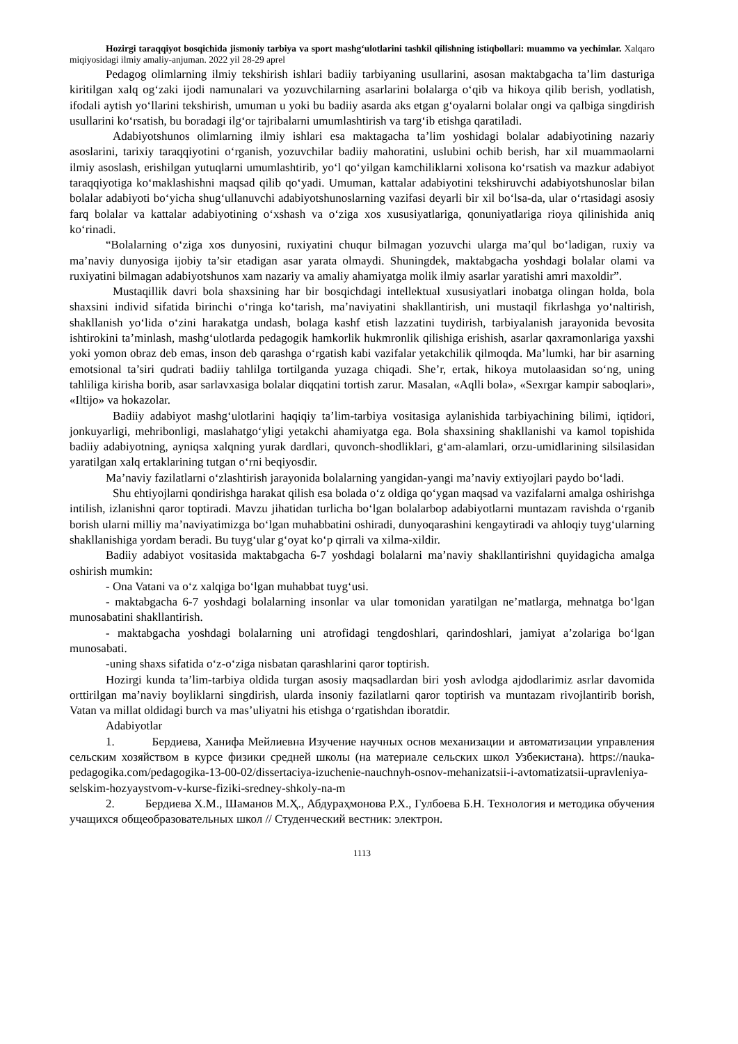Hozirgi taraqqiyot bosqichida jismoniy tarbiya va sport mashg‘ulotlarini tashkil qilishning istiqbollari: muammo va yechimlar. Xalqaro miqiyosidagi ilmiy amaliy-anjuman. 2022 yil 28-29 aprel
Pedagog olimlarning ilmiy tekshirish ishlari badiiy tarbiyaning usullarini, asosan maktabgacha ta’lim dasturiga kiritilgan xalq og‘zaki ijodi namunalari va yozuvchilarning asarlarini bolalarga o‘qib va hikoya qilib berish, yodlatish, ifodali aytish yo‘llarini tekshirish, umuman u yoki bu badiiy asarda aks etgan g‘oyalarni bolalar ongi va qalbiga singdirish usullarini ko‘rsatish, bu boradagi ilg‘or tajribalarni umumlashtirish va targ‘ib etishga qaratiladi.
Adabiyotshunos olimlarning ilmiy ishlari esa maktagacha ta’lim yoshidagi bolalar adabiyotining nazariy asoslarini, tarixiy taraqqiyotini o‘rganish, yozuvchilar badiiy mahoratini, uslubini ochib berish, har xil muammaolarni ilmiy asoslash, erishilgan yutuqlarni umumlashtirib, yo‘l qo‘yilgan kamchiliklarni xolisona ko‘rsatish va mazkur adabiyot taraqqiyotiga ko‘maklashishni maqsad qilib qo‘yadi. Umuman, kattalar adabiyotini tekshiruvchi adabiyotshunoslar bilan bolalar adabiyoti bo‘yicha shug‘ullanuvchi adabiyotshunoslarning vazifasi deyarli bir xil bo‘lsa-da, ular o‘rtasidagi asosiy farq bolalar va kattalar adabiyotining o‘xshash va o‘ziga xos xususiyatlariga, qonuniyatlariga rioya qilinishida aniq ko‘rinadi.
“Bolalarning o‘ziga xos dunyosini, ruxiyatini chuqur bilmagan yozuvchi ularga ma’qul bo‘ladigan, ruxiy va ma’naviy dunyosiga ijobiy ta’sir etadigan asar yarata olmaydi. Shuningdek, maktabgacha yoshdagi bolalar olami va ruxiyatini bilmagan adabiyotshunos xam nazariy va amaliy ahamiyatga molik ilmiy asarlar yaratishi amri maxoldir”.
Mustaqillik davri bola shaxsining har bir bosqichdagi intellektual xususiyatlari inobatga olingan holda, bola shaxsini individ sifatida birinchi o‘ringa ko‘tarish, ma’naviyatini shakllantirish, uni mustaqil fikrlashga yo‘naltirish, shakllanish yo‘lida o‘zini harakatga undash, bolaga kashf etish lazzatini tuydirish, tarbiyalanish jarayonida bevosita ishtirokini ta’minlash, mashg‘ulotlarda pedagogik hamkorlik hukmronlik qilishiga erishish, asarlar qaxramonlariga yaxshi yoki yomon obraz deb emas, inson deb qarashga o‘rgatish kabi vazifalar yetakchilik qilmoqda. Ma’lumki, har bir asarning emotsional ta’siri qudrati badiiy tahlilga tortilganda yuzaga chiqadi. She’r, ertak, hikoya mutolaasidan so‘ng, uning tahliliga kirisha borib, asar sarlavxasiga bolalar diqqatini tortish zarur. Masalan, «Aqlli bola», «Sexrgar kampir saboqlari», «Iltijo» va hokazolar.
Badiiy adabiyot mashg‘ulotlarini haqiqiy ta’lim-tarbiya vositasiga aylanishida tarbiyachining bilimi, iqtidori, jonkuyarligi, mehribonligi, maslahatgo‘yligi yetakchi ahamiyatga ega. Bola shaxsining shakllanishi va kamol topishida badiiy adabiyotning, ayniqsa xalqning yurak dardlari, quvonch-shodliklari, g‘am-alamlari, orzu-umidlarining silsilasidan yaratilgan xalq ertaklarining tutgan o‘rni beqiyosdir.
Ma’naviy fazilatlarni o‘zlashtirish jarayonida bolalarning yangidan-yangi ma’naviy extiyojlari paydo bo‘ladi.
Shu ehtiyojlarni qondirishga harakat qilish esa bolada o‘z oldiga qo‘ygan maqsad va vazifalarni amalga oshirishga intilish, izlanishni qaror toptiradi. Mavzu jihatidan turlicha bo‘lgan bolalarbop adabiyotlarni muntazam ravishda o‘rganib borish ularni milliy ma’naviyatimizga bo‘lgan muhabbatini oshiradi, dunyoqarashini kengaytiradi va ahloqiy tuyg‘ularning shakllanishiga yordam beradi. Bu tuyg‘ular g‘oyat ko‘p qirrali va xilma-xildir.
Badiiy adabiyot vositasida maktabgacha 6-7 yoshdagi bolalarni ma’naviy shakllantirishni quyidagicha amalga oshirish mumkin:
- Ona Vatani va o‘z xalqiga bo‘lgan muhabbat tuyg‘usi.
- maktabgacha 6-7 yoshdagi bolalarning insonlar va ular tomonidan yaratilgan ne’matlarga, mehnatga bo‘lgan munosabatini shakllantirish.
- maktabgacha yoshdagi bolalarning uni atrofidagi tengdoshlari, qarindoshlari, jamiyat a’zolariga bo‘lgan munosabati.
-uning shaxs sifatida o‘z-o‘ziga nisbatan qarashlarini qaror toptirish.
Hozirgi kunda ta’lim-tarbiya oldida turgan asosiy maqsadlardan biri yosh avlodga ajdodlarimiz asrlar davomida orttirilgan ma’naviy boyliklarni singdirish, ularda insoniy fazilatlarni qaror toptirish va muntazam rivojlantirib borish, Vatan va millat oldidagi burch va mas’uliyatni his etishga o‘rgatishdan iboratdir.
Adabiyotlar
1. Бердиева, Ханифа Мейлиевна Изучение научных основ механизации и автоматизации управления сельским хозяйством в курсе физики средней школы (на материале сельских школ Узбекистана). https://nauka-pedagogika.com/pedagogika-13-00-02/dissertaciya-izuchenie-nauchnyh-osnov-mehanizatsii-i-avtomatizatsii-upravleniya-selskim-hozyaystvom-v-kurse-fiziki-sredney-shkoly-na-m
2. Бердиева Х.М., Шаманов М.Ҳ., Абдураҳмонова Р.Х., Гулбоева Б.Н. Технология и методика обучения учащихся общеобразовательных школ // Студенческий вестник: электрон.
1113